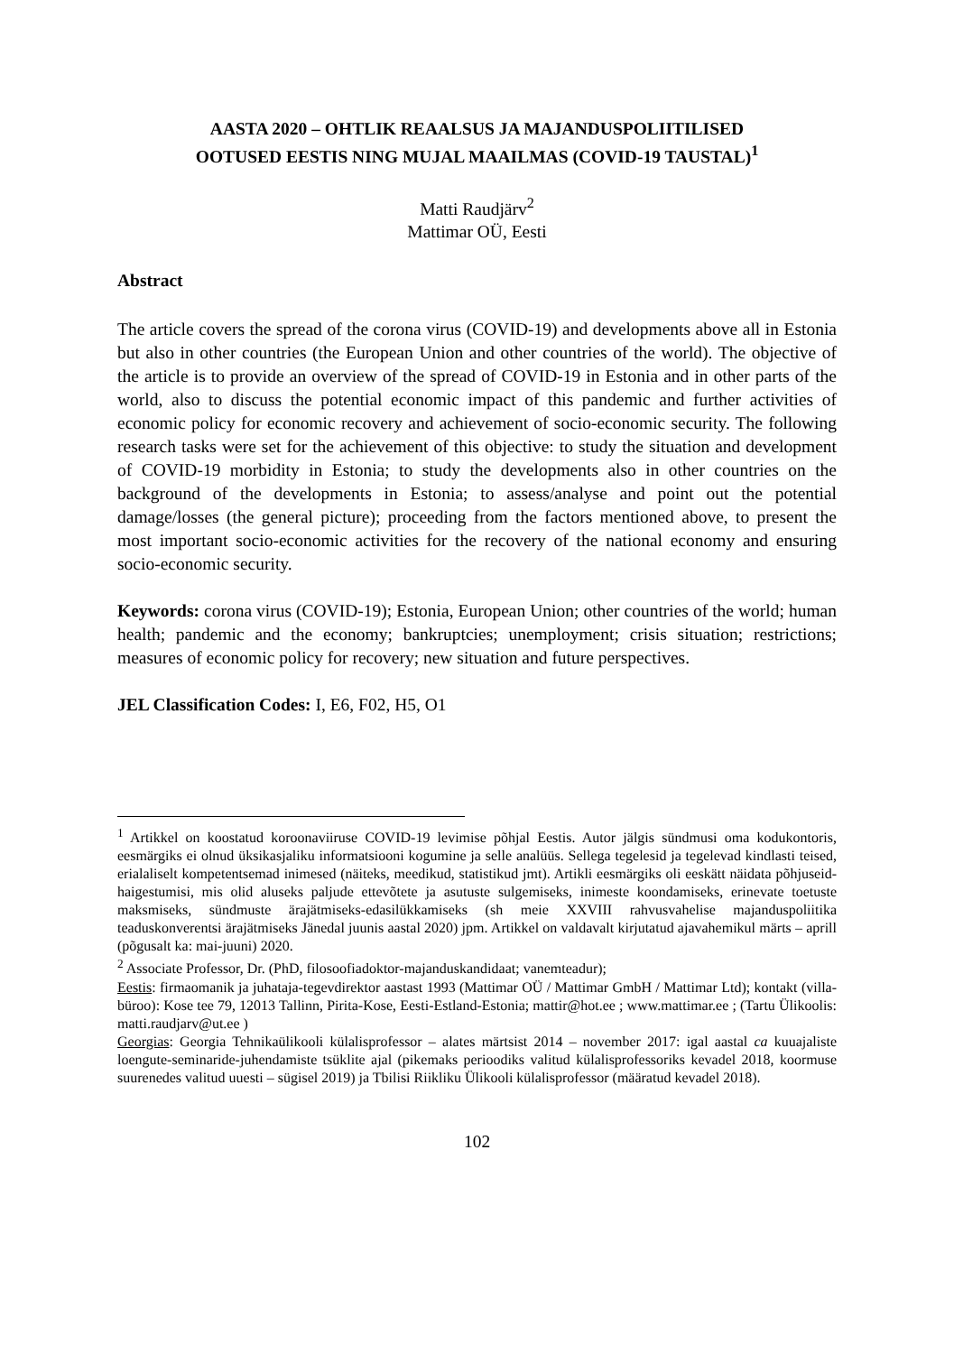AASTA 2020 – OHTLIK REAALSUS JA MAJANDUSPOLIITILISED
OOTUSED EESTIS NING MUJAL MAAILMAS (COVID-19 TAUSTAL)<sup>1</sup>
Matti Raudjärv<sup>2</sup>
Mattimar OÜ, Eesti
Abstract
The article covers the spread of the corona virus (COVID-19) and developments above all in Estonia but also in other countries (the European Union and other countries of the world). The objective of the article is to provide an overview of the spread of COVID-19 in Estonia and in other parts of the world, also to discuss the potential economic impact of this pandemic and further activities of economic policy for economic recovery and achievement of socio-economic security. The following research tasks were set for the achievement of this objective: to study the situation and development of COVID-19 morbidity in Estonia; to study the developments also in other countries on the background of the developments in Estonia; to assess/analyse and point out the potential damage/losses (the general picture); proceeding from the factors mentioned above, to present the most important socio-economic activities for the recovery of the national economy and ensuring socio-economic security.
Keywords: corona virus (COVID-19); Estonia, European Union; other countries of the world; human health; pandemic and the economy; bankruptcies; unemployment; crisis situation; restrictions; measures of economic policy for recovery; new situation and future perspectives.
JEL Classification Codes: I, E6, F02, H5, O1
<sup>1</sup> Artikkel on koostatud koroonaviiruse COVID-19 levimise põhjal Eestis. Autor jälgis sündmusi oma kodukontoris, eesmärgiks ei olnud üksikasjaliku informatsiooni kogumine ja selle analüüs. Sellega tegelesid ja tegelevad kindlasti teised, erialaliselt kompetentsemad inimesed (näiteks, meedikud, statistikud jmt). Artikli eesmärgiks oli eeskätt näidata põhjuseid-haigestumisi, mis olid aluseks paljude ettevõtete ja asutuste sulgemiseks, inimeste koondamiseks, erinevate toetuste maksmiseks, sündmuste ärajätmiseks-edasilükkamiseks (sh meie XXVIII rahvusvahelise majanduspoliitika teaduskonverentsi ärajätmiseks Jänedal juunis aastal 2020) jpm. Artikkel on valdavalt kirjutatud ajavahemikul märts – aprill (põgusalt ka: mai-juuni) 2020.
<sup>2</sup> Associate Professor, Dr. (PhD, filosoofiadoktor-majanduskandidaat; vanemteadur);
Eestis: firmaomanik ja juhataja-tegevdirektor aastast 1993 (Mattimar OÜ / Mattimar GmbH / Mattimar Ltd); kontakt (villa-büroo): Kose tee 79, 12013 Tallinn, Pirita-Kose, Eesti-Estland-Estonia; mattir@hot.ee ; www.mattimar.ee ; (Tartu Ülikoolis: matti.raudjarv@ut.ee )
Georgias: Georgia Tehnikaülikooli külalisprofessor – alates märtsist 2014 – november 2017: igal aastal ca kuuajaliste loengute-seminaride-juhendamiste tsüklite ajal (pikemaks perioodiks valitud külalisprofessoriks kevadel 2018, koormuse suurenedes valitud uuesti – sügisel 2019) ja Tbilisi Riikliku Ülikooli külalisprofessor (määratud kevadel 2018).
102